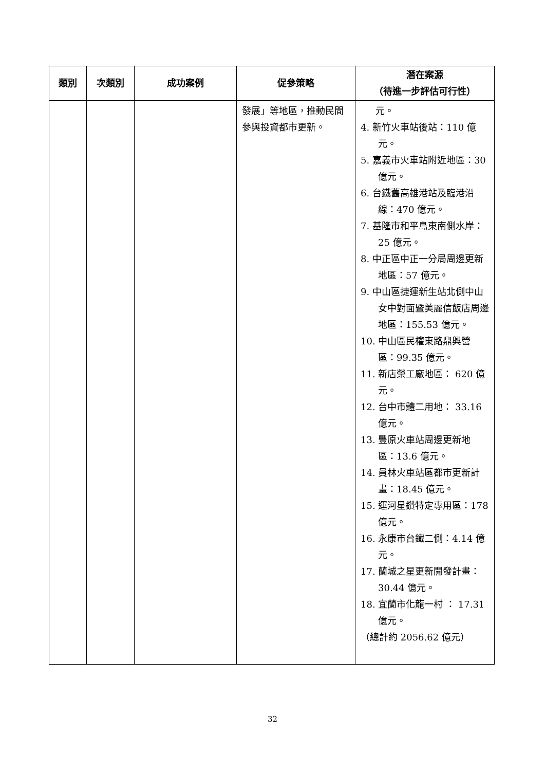| 類別 | 次類別 | 成功案例 | 促參策略 | 潛在案源 （待進一步評估可行性） |
| --- | --- | --- | --- | --- |
| | | | 發展」等地區，推動民間參與投資都市更新。 | 元。 4. 新竹火車站後站：110 億元。 5. 嘉義市火車站附近地區：30 億元。 6. 台鐵舊高雄港站及臨港沿線：470 億元。 7. 基隆市和平島東南側水岸：25 億元。 8. 中正區中正一分局周邊更新地區：57 億元。 9. 中山區捷運新生站北側中山女中對面暨美麗信飯店周邊地區：155.53 億元。 10. 中山區民權東路鼎興營區：99.35 億元。 11. 新店榮工廠地區： 620 億元。 12. 台中市體二用地： 33.16 億元。 13. 豐原火車站周邊更新地區：13.6 億元。 14. 員林火車站區都市更新計畫：18.45 億元。 15. 運河星鑽特定專用區：178 億元。 16. 永康市台鐵二側：4.14 億元。 17. 蘭城之星更新開發計畫：30.44 億元。 18. 宜蘭市化龍一村 ： 17.31 億元。 （總計約 2056.62 億元） |
32